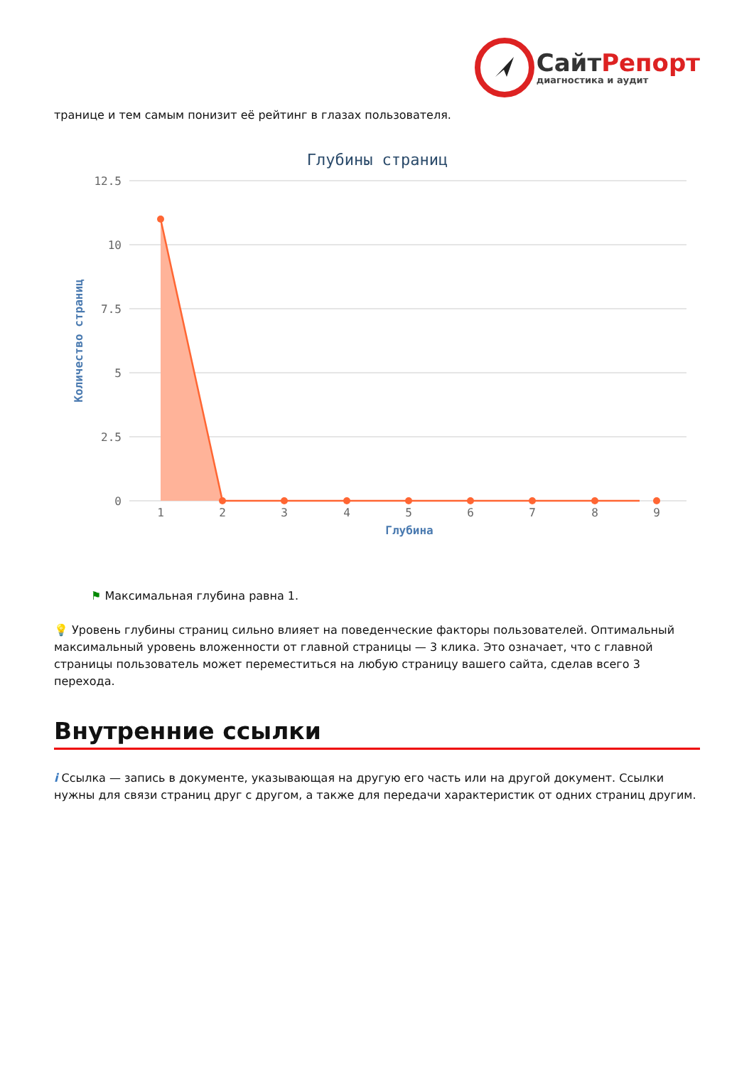СайтРепорт
диагностика и аудит
транице и тем самым понизит её рейтинг в глазах пользователя.
Глубины страниц
12.5
10
7.5
5
2.5
0
Количество страниц
1
2
3
4
5
6
7
8
9
Глубина
⚑ Максимальная глубина равна 1.
💡 Уровень глубины страниц сильно влияет на поведенческие факторы пользователей. Оптимальный максимальный уровень вложенности от главной страницы — 3 клика. Это означает, что с главной страницы пользователь может переместиться на любую страницу вашего сайта, сделав всего 3 перехода.
Внутренние ссылки
i Ссылка — запись в документе, указывающая на другую его часть или на другой документ. Ссылки нужны для связи страниц друг с другом, а также для передачи характеристик от одних страниц другим.